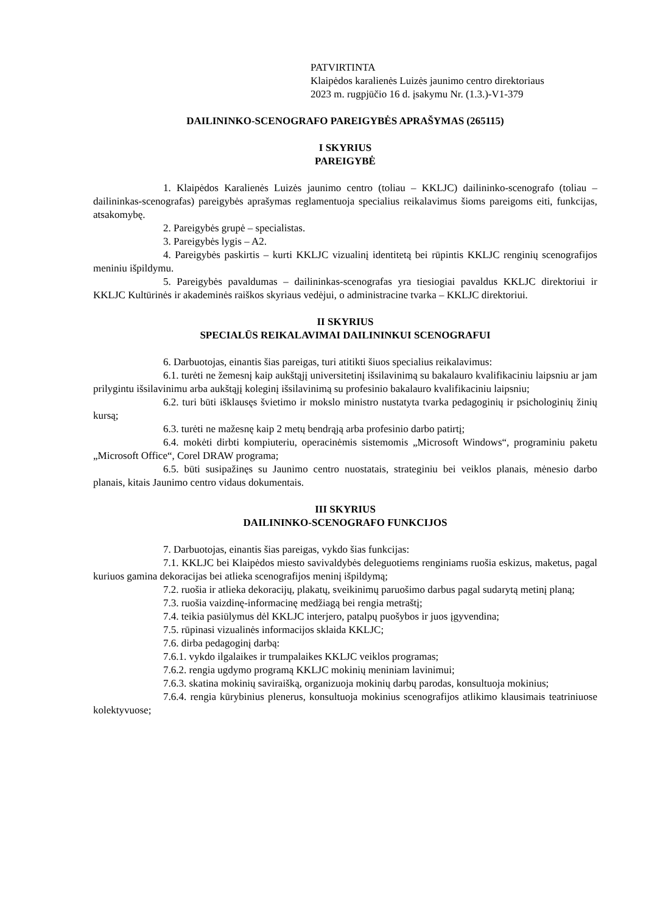PATVIRTINTA
Klaipėdos karalienės Luizės jaunimo centro direktoriaus
2023 m. rugpjūčio 16 d. įsakymu Nr. (1.3.)-V1-379
DAILININKO-SCENOGRAFO PAREIGYBĖS APRAŠYMAS (265115)
I SKYRIUS
PAREIGYBĖ
1. Klaipėdos Karalienės Luizės jaunimo centro (toliau – KKLJC) dailininko-scenografo (toliau – dailininkas-scenografas) pareigybės aprašymas reglamentuoja specialius reikalavimus šioms pareigoms eiti, funkcijas, atsakomybę.
2. Pareigybės grupė – specialistas.
3. Pareigybės lygis – A2.
4. Pareigybės paskirtis – kurti KKLJC vizualinį identitetą bei rūpintis KKLJC renginių scenografijos meniniu išpildymu.
5. Pareigybės pavaldumas – dailininkas-scenografas yra tiesiogiai pavaldus KKLJC direktoriui ir KKLJC Kultūrinės ir akademinės raiškos skyriaus vedėjui, o administracine tvarka – KKLJC direktoriui.
II SKYRIUS
SPECIALŪS REIKALAVIMAI DAILININKUI SCENOGRAFUI
6. Darbuotojas, einantis šias pareigas, turi atitikti šiuos specialius reikalavimus:
6.1. turėti ne žemesnį kaip aukštąjį universitetinį išsilavinimą su bakalauro kvalifikaciniu laipsniu ar jam prilygintu išsilavinimu arba aukštąjį koleginį išsilavinimą su profesinio bakalauro kvalifikaciniu laipsniu;
6.2. turi būti išklausęs švietimo ir mokslo ministro nustatyta tvarka pedagoginių ir psichologinių žinių kursą;
6.3. turėti ne mažesnę kaip 2 metų bendrąją arba profesinio darbo patirtį;
6.4. mokėti dirbti kompiuteriu, operacinėmis sistemomis „Microsoft Windows“, programiniu paketu „Microsoft Office“, Corel DRAW programa;
6.5. būti susipažinęs su Jaunimo centro nuostatais, strateginiu bei veiklos planais, mėnesio darbo planais, kitais Jaunimo centro vidaus dokumentais.
III SKYRIUS
DAILININKO-SCENOGRAFO FUNKCIJOS
7. Darbuotojas, einantis šias pareigas, vykdo šias funkcijas:
7.1. KKLJC bei Klaipėdos miesto savivaldybės deleguotiems renginiams ruošia eskizus, maketus, pagal kuriuos gamina dekoracijas bei atlieka scenografijos meninį išpildymą;
7.2. ruošia ir atlieka dekoracijų, plakatų, sveikinimų paruošimo darbus pagal sudarytą metinį planą;
7.3. ruošia vaizdinę-informacinę medžiagą bei rengia metraštį;
7.4. teikia pasiūlymus dėl KKLJC interjero, patalpų puošybos ir juos įgyvendina;
7.5. rūpinasi vizualinės informacijos sklaida KKLJC;
7.6. dirba pedagoginį darbą:
7.6.1. vykdo ilgalaikes ir trumpalaikes KKLJC veiklos programas;
7.6.2. rengia ugdymo programą KKLJC mokinių meniniam lavinimui;
7.6.3. skatina mokinių saviraišką, organizuoja mokinių darbų parodas, konsultuoja mokinius;
7.6.4. rengia kūrybinius plenerus, konsultuoja mokinius scenografijos atlikimo klausimais teatriniuose kolektyvuose;